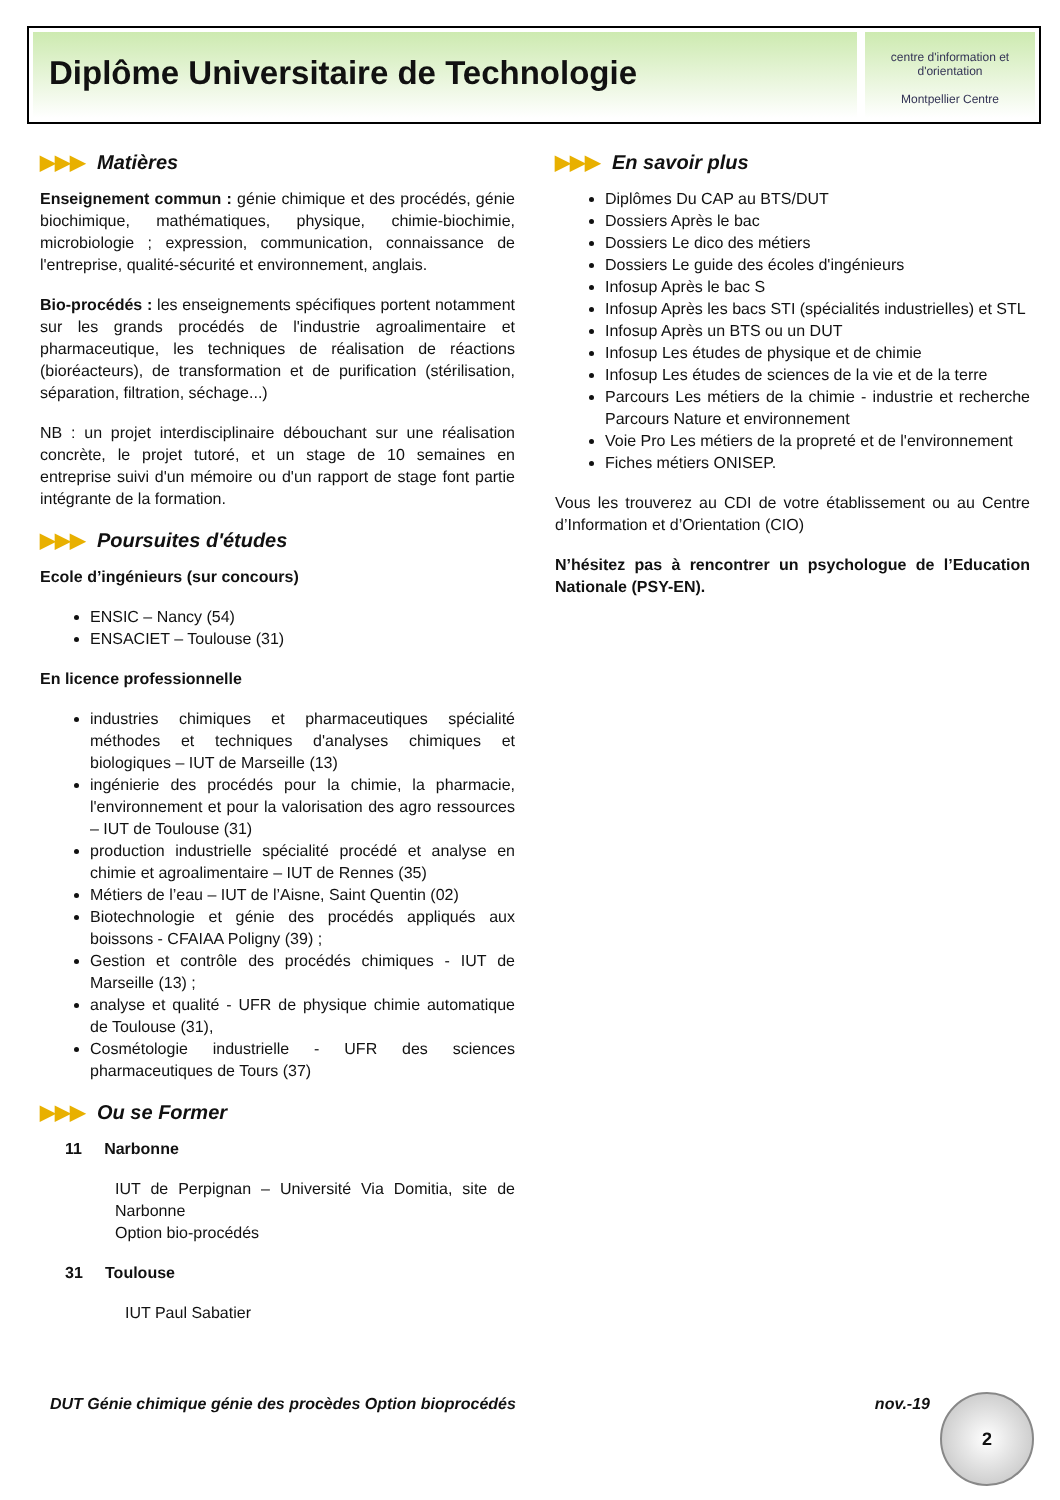Diplôme Universitaire de Technologie
centre d'information et d'orientation
Montpellier Centre
▶▶▶ Matières
Enseignement commun : génie chimique et des procédés, génie biochimique, mathématiques, physique, chimie-biochimie, microbiologie ; expression, communication, connaissance de l'entreprise, qualité-sécurité et environnement, anglais.
Bio-procédés : les enseignements spécifiques portent notamment sur les grands procédés de l'industrie agroalimentaire et pharmaceutique, les techniques de réalisation de réactions (bioréacteurs), de transformation et de purification (stérilisation, séparation, filtration, séchage...)
NB : un projet interdisciplinaire débouchant sur une réalisation concrète, le projet tutoré, et un stage de 10 semaines en entreprise suivi d'un mémoire ou d'un rapport de stage font partie intégrante de la formation.
▶▶▶ Poursuites d'études
Ecole d’ingénieurs (sur concours)
ENSIC – Nancy (54)
ENSACIET – Toulouse (31)
En licence professionnelle
industries chimiques et pharmaceutiques spécialité méthodes et techniques d'analyses chimiques et biologiques – IUT de Marseille (13)
ingénierie des procédés pour la chimie, la pharmacie, l'environnement et pour la valorisation des agro ressources – IUT de Toulouse (31)
production industrielle spécialité procédé et analyse en chimie et agroalimentaire – IUT de Rennes (35)
Métiers de l’eau – IUT de l’Aisne, Saint Quentin (02)
Biotechnologie et génie des procédés appliqués aux boissons - CFAIAA Poligny (39) ;
Gestion et contrôle des procédés chimiques - IUT de Marseille (13) ;
analyse et qualité - UFR de physique chimie automatique de Toulouse (31),
Cosmétologie industrielle - UFR des sciences pharmaceutiques de Tours (37)
▶▶▶ Ou se Former
11 Narbonne
IUT de Perpignan – Université Via Domitia, site de Narbonne
Option bio-procédés
31 Toulouse
IUT Paul Sabatier
▶▶▶ En savoir plus
Diplômes Du CAP au BTS/DUT
Dossiers Après le bac
Dossiers Le dico des métiers
Dossiers Le guide des écoles d'ingénieurs
Infosup Après le bac S
Infosup Après les bacs STI (spécialités industrielles) et STL
Infosup Après un BTS ou un DUT
Infosup Les études de physique et de chimie
Infosup Les études de sciences de la vie et de la terre
Parcours Les métiers de la chimie - industrie et recherche Parcours Nature et environnement
Voie Pro Les métiers de la propreté et de l'environnement
Fiches métiers ONISEP.
Vous les trouverez au CDI de votre établissement ou au Centre d’Information et d’Orientation (CIO)
N’hésitez pas à rencontrer un psychologue de l’Education Nationale (PSY-EN).
DUT Génie chimique génie des procèdes Option bioprocédés nov.-19 2